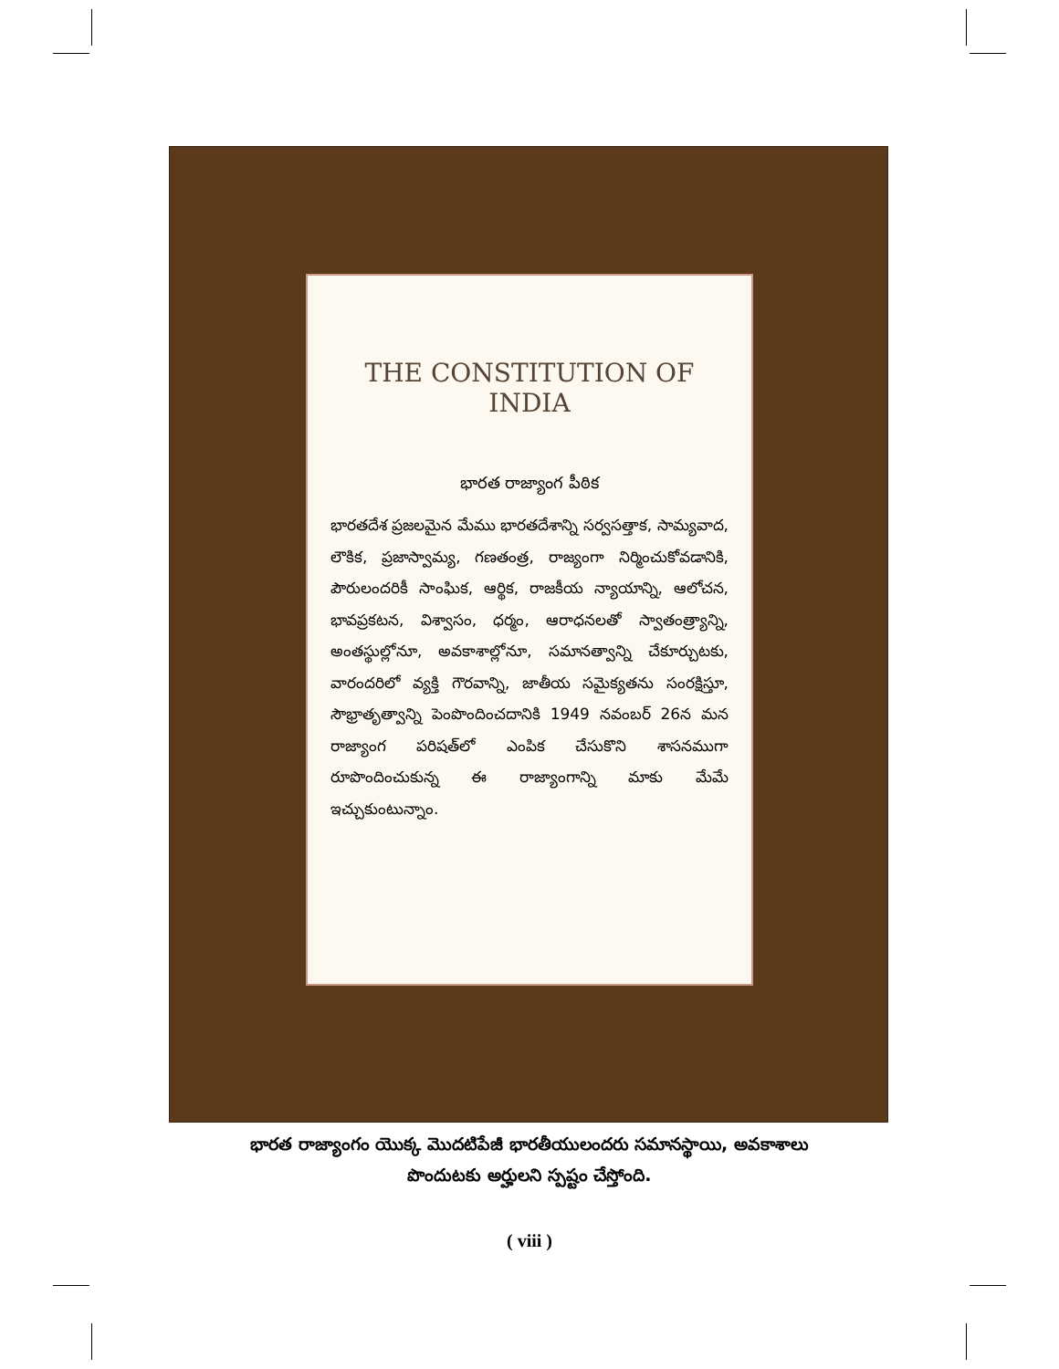THE CONSTITUTION OF INDIA
భారత రాజ్యాంగ పీఠిక
భారతదేశ ప్రజలమైన మేము భారతదేశాన్ని సర్వసత్తాక, సామ్యవాద, లౌకిక, ప్రజాస్వామ్య, గణతంత్ర, రాజ్యంగా నిర్మించుకోవడానికి, పౌరులందరికీ సాంఘిక, ఆర్థిక, రాజకీయ న్యాయాన్ని, ఆలోచన, భావప్రకటన, విశ్వాసం, ధర్మం, ఆరాధనలతో స్వాతంత్ర్యాన్ని, అంతస్థుల్లోనూ, అవకాశాల్లోనూ, సమానత్వాన్ని చేకూర్చుటకు, వారందరిలో వ్యక్తి గౌరవాన్ని, జాతీయ సమైక్యతను సంరక్షిస్తూ, సౌభ్రాతృత్వాన్ని పెంపొందించదానికి 1949 నవంబర్ 26న మన రాజ్యాంగ పరిషత్‌లో ఎంపిక చేసుకొని శాసనముగా రూపొందించుకున్న ఈ రాజ్యాంగాన్ని మాకు మేమే ఇచ్చుకుంటున్నాం.
భారత రాజ్యాంగం యొక్క మొదటిపేజీ భారతీయులందరు సమానస్థాయి, అవకాశాలు
పొందుటకు అర్హులని స్పష్టం చేస్తోంది.
( viii )